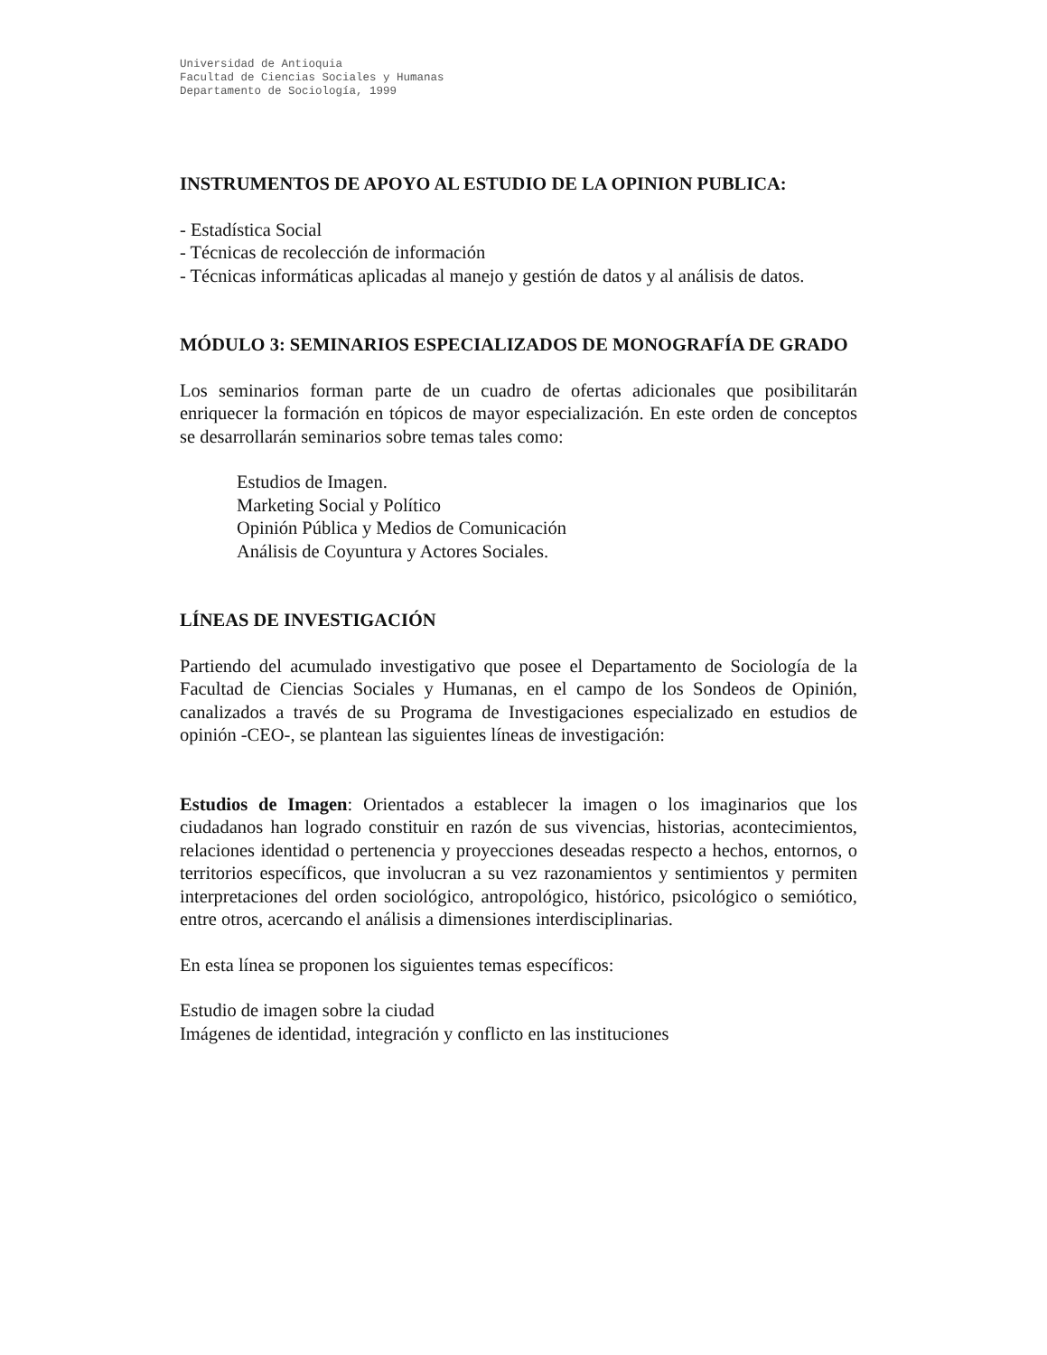Universidad de Antioquia
Facultad de Ciencias Sociales y Humanas
Departamento de Sociología, 1999
INSTRUMENTOS DE APOYO AL ESTUDIO DE LA OPINION PUBLICA:
- Estadística Social
- Técnicas de recolección de información
- Técnicas informáticas aplicadas al manejo y gestión de datos y al análisis de datos.
MÓDULO 3: SEMINARIOS ESPECIALIZADOS DE MONOGRAFÍA DE GRADO
Los seminarios forman parte de un cuadro de ofertas adicionales que posibilitarán enriquecer la formación en tópicos de mayor especialización. En este orden de conceptos se desarrollarán seminarios sobre temas tales como:
Estudios de Imagen.
Marketing Social y Político
Opinión Pública y Medios de Comunicación
Análisis de Coyuntura y Actores Sociales.
LÍNEAS DE INVESTIGACIÓN
Partiendo del acumulado investigativo que posee el Departamento de Sociología de la Facultad de Ciencias Sociales y Humanas, en el campo de los Sondeos de Opinión, canalizados a través de su Programa de Investigaciones especializado en estudios de opinión -CEO-, se plantean las siguientes líneas de investigación:
Estudios de Imagen: Orientados a establecer la imagen o los imaginarios que los ciudadanos han logrado constituir en razón de sus vivencias, historias, acontecimientos, relaciones identidad o pertenencia y proyecciones deseadas respecto a hechos, entornos, o territorios específicos, que involucran a su vez razonamientos y sentimientos y permiten interpretaciones del orden sociológico, antropológico, histórico, psicológico o semiótico, entre otros, acercando el análisis a dimensiones interdisciplinarias.
En esta línea se proponen los siguientes temas específicos:
Estudio de imagen sobre la ciudad
Imágenes de identidad, integración y conflicto en las instituciones